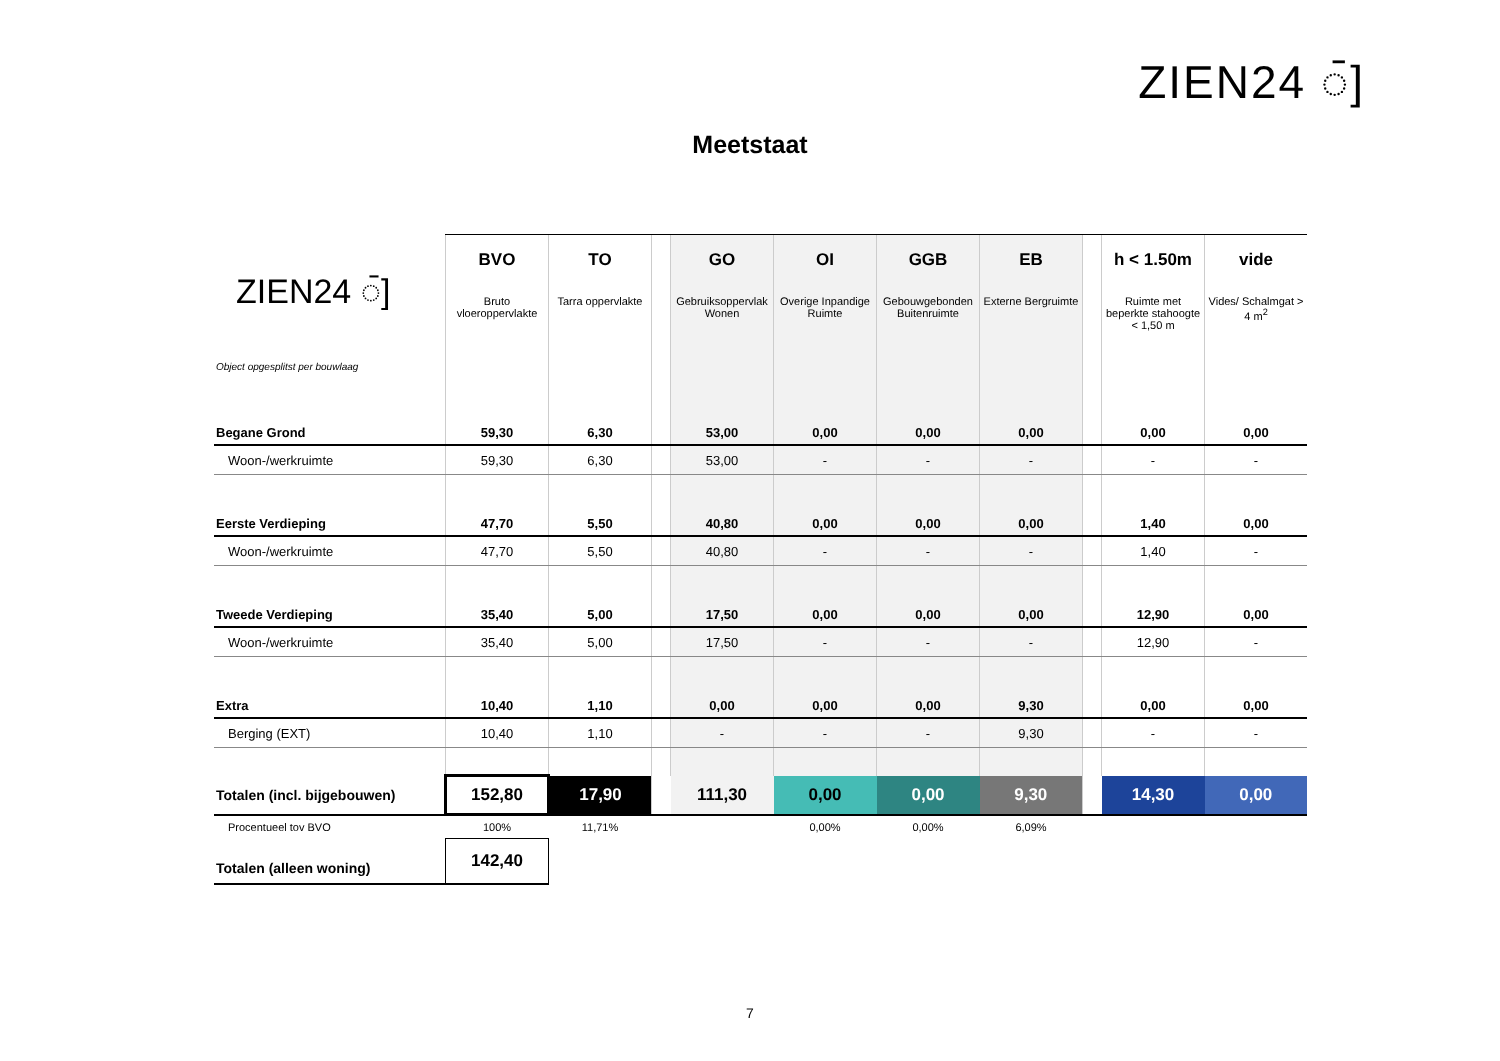ZIEN24 ◌̄]
Meetstaat
| ZIEN24 ◌̄] Object opgesplitst per bouwlaag | BVO Bruto vloeroppervlakte | TO Tarra oppervlakte | | GO Gebruiksoppervlak Wonen | OI Overige Inpandige Ruimte | GGB Gebouwgebonden Buitenruimte | EB Externe Bergruimte | | h < 1.50m Ruimte met beperkte stahoogte < 1,50 m | vide Vides/ Schalmgat > 4 m<sup>2</sup> |
| --- | --- | --- | --- | --- | --- | --- | --- | --- | --- | --- |
| Begane Grond | 59,30 | 6,30 | | 53,00 | 0,00 | 0,00 | 0,00 | | 0,00 | 0,00 |
| Woon-/werkruimte | 59,30 | 6,30 | | 53,00 | - | - | - | | - | - |
| Eerste Verdieping | 47,70 | 5,50 | | 40,80 | 0,00 | 0,00 | 0,00 | | 1,40 | 0,00 |
| Woon-/werkruimte | 47,70 | 5,50 | | 40,80 | - | - | - | | 1,40 | - |
| Tweede Verdieping | 35,40 | 5,00 | | 17,50 | 0,00 | 0,00 | 0,00 | | 12,90 | 0,00 |
| Woon-/werkruimte | 35,40 | 5,00 | | 17,50 | - | - | - | | 12,90 | - |
| Extra | 10,40 | 1,10 | | 0,00 | 0,00 | 0,00 | 9,30 | | 0,00 | 0,00 |
| Berging (EXT) | 10,40 | 1,10 | | - | - | - | 9,30 | | - | - |
| Totalen (incl. bijgebouwen) | 152,80 | 17,90 | | 111,30 | 0,00 | 0,00 | 9,30 | | 14,30 | 0,00 |
| Procentueel tov BVO | 100% | 11,71% | | | 0,00% | 0,00% | 6,09% | | | |
| Totalen (alleen woning) | 142,40 | | | | | | | | | |
7